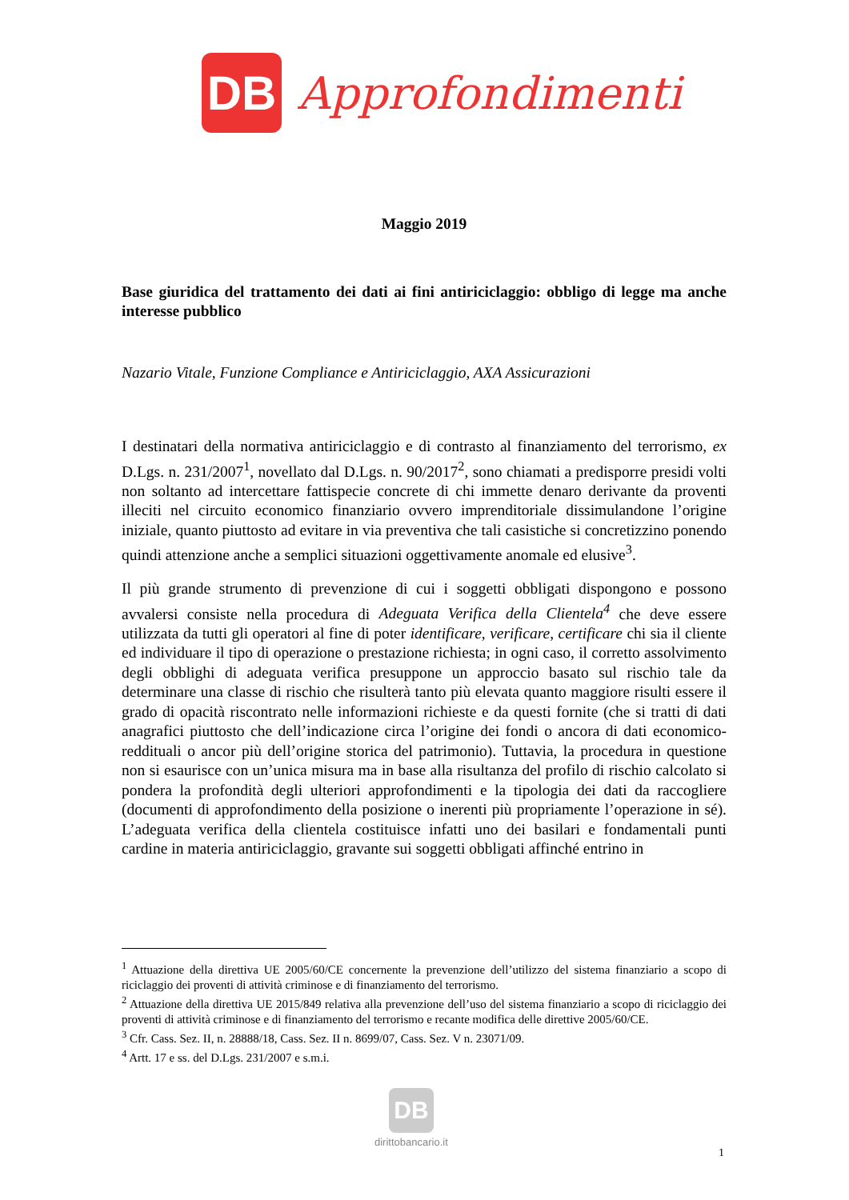DB
Approfondimenti
Maggio 2019
Base giuridica del trattamento dei dati ai fini antiriciclaggio: obbligo di legge ma anche interesse pubblico
Nazario Vitale, Funzione Compliance e Antiriciclaggio, AXA Assicurazioni
I destinatari della normativa antiriciclaggio e di contrasto al finanziamento del terrorismo, ex D.Lgs. n. 231/2007<sup>1</sup>, novellato dal D.Lgs. n. 90/2017<sup>2</sup>, sono chiamati a predisporre presidi volti non soltanto ad intercettare fattispecie concrete di chi immette denaro derivante da proventi illeciti nel circuito economico finanziario ovvero imprenditoriale dissimulandone l’origine iniziale, quanto piuttosto ad evitare in via preventiva che tali casistiche si concretizzino ponendo quindi attenzione anche a semplici situazioni oggettivamente anomale ed elusive<sup>3</sup>.
Il più grande strumento di prevenzione di cui i soggetti obbligati dispongono e possono avvalersi consiste nella procedura di Adeguata Verifica della Clientela<sup>4</sup> che deve essere utilizzata da tutti gli operatori al fine di poter identificare, verificare, certificare chi sia il cliente ed individuare il tipo di operazione o prestazione richiesta; in ogni caso, il corretto assolvimento degli obblighi di adeguata verifica presuppone un approccio basato sul rischio tale da determinare una classe di rischio che risulterà tanto più elevata quanto maggiore risulti essere il grado di opacità riscontrato nelle informazioni richieste e da questi fornite (che si tratti di dati anagrafici piuttosto che dell’indicazione circa l’origine dei fondi o ancora di dati economico-reddituali o ancor più dell’origine storica del patrimonio). Tuttavia, la procedura in questione non si esaurisce con un’unica misura ma in base alla risultanza del profilo di rischio calcolato si pondera la profondità degli ulteriori approfondimenti e la tipologia dei dati da raccogliere (documenti di approfondimento della posizione o inerenti più propriamente l’operazione in sé). L’adeguata verifica della clientela costituisce infatti uno dei basilari e fondamentali punti cardine in materia antiriciclaggio, gravante sui soggetti obbligati affinché entrino in
<sup>1</sup> Attuazione della direttiva UE 2005/60/CE concernente la prevenzione dell’utilizzo del sistema finanziario a scopo di riciclaggio dei proventi di attività criminose e di finanziamento del terrorismo.
<sup>2</sup> Attuazione della direttiva UE 2015/849 relativa alla prevenzione dell’uso del sistema finanziario a scopo di riciclaggio dei proventi di attività criminose e di finanziamento del terrorismo e recante modifica delle direttive 2005/60/CE.
<sup>3</sup> Cfr. Cass. Sez. II, n. 28888/18, Cass. Sez. II n. 8699/07, Cass. Sez. V n. 23071/09.
<sup>4</sup> Artt. 17 e ss. del D.Lgs. 231/2007 e s.m.i.
DB
dirittobancario.it
1